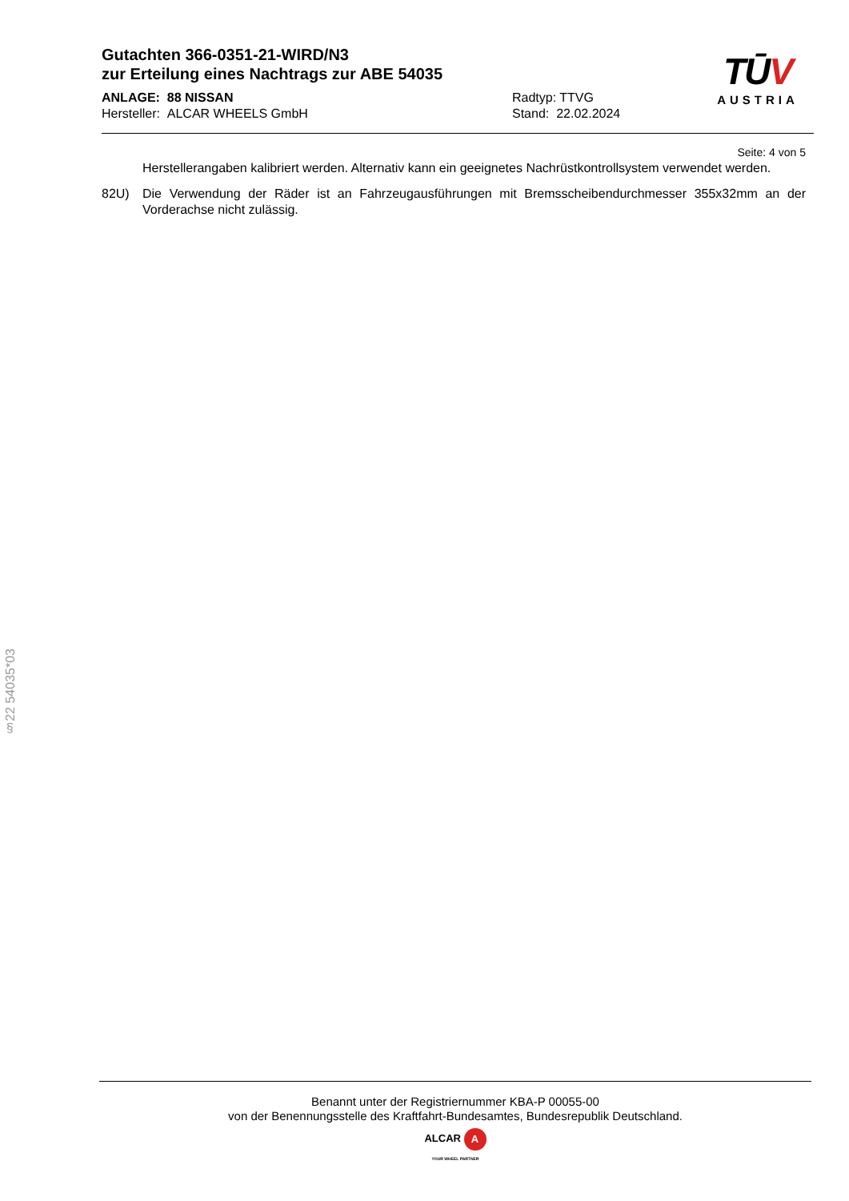Gutachten 366-0351-21-WIRD/N3
zur Erteilung eines Nachtrags zur ABE 54035
ANLAGE: 88 NISSAN Radtyp: TTVG
Hersteller: ALCAR WHEELS GmbH Stand: 22.02.2024
TŪV
AUSTRIA
Seite: 4 von 5
Herstellerangaben kalibriert werden. Alternativ kann ein geeignetes Nachrüstkontrollsystem verwendet werden.
82U) Die Verwendung der Räder ist an Fahrzeugausführungen mit Bremsscheibendurchmesser 355x32mm an der Vorderachse nicht zulässig.
§22 54035*03
Benannt unter der Registriernummer KBA-P 00055-00
von der Benennungsstelle des Kraftfahrt-Bundesamtes, Bundesrepublik Deutschland.
ALCAR A
YOUR WHEEL PARTNER